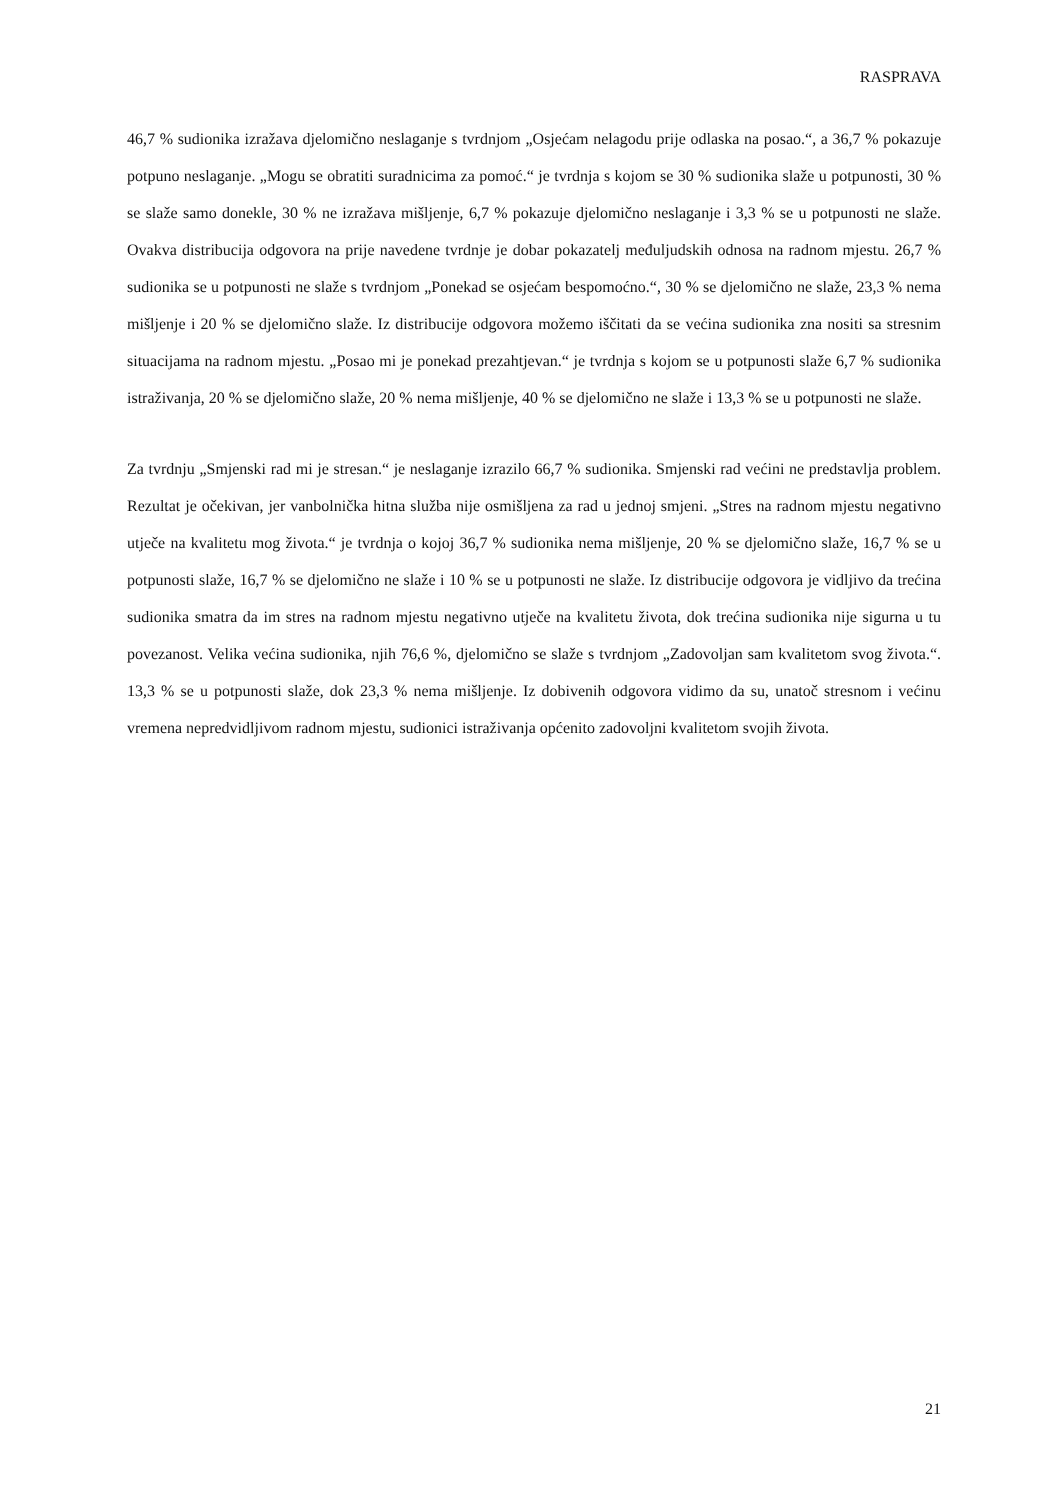RASPRAVA
46,7 % sudionika izražava djelomično neslaganje s tvrdnjom „Osjećam nelagodu prije odlaska na posao.“, a 36,7 % pokazuje potpuno neslaganje. „Mogu se obratiti suradnicima za pomoć.“ je tvrdnja s kojom se 30 % sudionika slaže u potpunosti, 30 % se slaže samo donekle, 30 % ne izražava mišljenje, 6,7 % pokazuje djelomično neslaganje i 3,3 % se u potpunosti ne slaže. Ovakva distribucija odgovora na prije navedene tvrdnje je dobar pokazatelj međuljudskih odnosa na radnom mjestu. 26,7 % sudionika se u potpunosti ne slaže s tvrdnjom „Ponekad se osjećam bespomoćno.“, 30 % se djelomično ne slaže, 23,3 % nema mišljenje i 20 % se djelomično slaže. Iz distribucije odgovora možemo iščitati da se većina sudionika zna nositi sa stresnim situacijama na radnom mjestu. „Posao mi je ponekad prezahtjevan.“ je tvrdnja s kojom se u potpunosti slaže 6,7 % sudionika istraživanja, 20 % se djelomično slaže, 20 % nema mišljenje, 40 % se djelomično ne slaže i 13,3 % se u potpunosti ne slaže.
Za tvrdnju „Smjenski rad mi je stresan.“ je neslaganje izrazilo 66,7 % sudionika. Smjenski rad većini ne predstavlja problem. Rezultat je očekivan, jer vanbolnička hitna služba nije osmišljena za rad u jednoj smjeni. „Stres na radnom mjestu negativno utječe na kvalitetu mog života.“ je tvrdnja o kojoj 36,7 % sudionika nema mišljenje, 20 % se djelomično slaže, 16,7 % se u potpunosti slaže, 16,7 % se djelomično ne slaže i 10 % se u potpunosti ne slaže. Iz distribucije odgovora je vidljivo da trećina sudionika smatra da im stres na radnom mjestu negativno utječe na kvalitetu života, dok trećina sudionika nije sigurna u tu povezanost. Velika većina sudionika, njih 76,6 %, djelomično se slaže s tvrdnjom „Zadovoljan sam kvalitetom svog života.“. 13,3 % se u potpunosti slaže, dok 23,3 % nema mišljenje. Iz dobivenih odgovora vidimo da su, unatoč stresnom i većinu vremena nepredvidljivom radnom mjestu, sudionici istraživanja općenito zadovoljni kvalitetom svojih života.
21